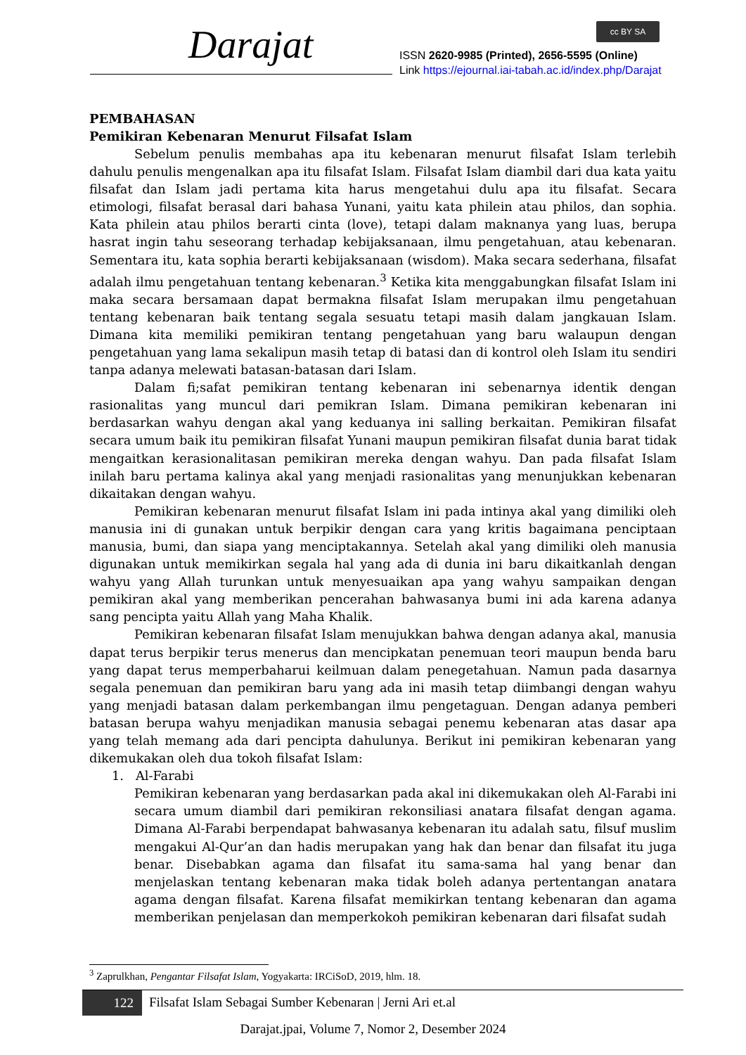Darajat cc BY SA
ISSN 2620-9985 (Printed), 2656-5595 (Online)
Link https://ejournal.iai-tabah.ac.id/index.php/Darajat
PEMBAHASAN
Pemikiran Kebenaran Menurut Filsafat Islam
Sebelum penulis membahas apa itu kebenaran menurut filsafat Islam terlebih dahulu penulis mengenalkan apa itu filsafat Islam. Filsafat Islam diambil dari dua kata yaitu filsafat dan Islam jadi pertama kita harus mengetahui dulu apa itu filsafat. Secara etimologi, filsafat berasal dari bahasa Yunani, yaitu kata philein atau philos, dan sophia. Kata philein atau philos berarti cinta (love), tetapi dalam maknanya yang luas, berupa hasrat ingin tahu seseorang terhadap kebijaksanaan, ilmu pengetahuan, atau kebenaran. Sementara itu, kata sophia berarti kebijaksanaan (wisdom). Maka secara sederhana, filsafat adalah ilmu pengetahuan tentang kebenaran.<sup>3</sup> Ketika kita menggabungkan filsafat Islam ini maka secara bersamaan dapat bermakna filsafat Islam merupakan ilmu pengetahuan tentang kebenaran baik tentang segala sesuatu tetapi masih dalam jangkauan Islam. Dimana kita memiliki pemikiran tentang pengetahuan yang baru walaupun dengan pengetahuan yang lama sekalipun masih tetap di batasi dan di kontrol oleh Islam itu sendiri tanpa adanya melewati batasan-batasan dari Islam.
Dalam fi;safat pemikiran tentang kebenaran ini sebenarnya identik dengan rasionalitas yang muncul dari pemikran Islam. Dimana pemikiran kebenaran ini berdasarkan wahyu dengan akal yang keduanya ini salling berkaitan. Pemikiran filsafat secara umum baik itu pemikiran filsafat Yunani maupun pemikiran filsafat dunia barat tidak mengaitkan kerasionalitasan pemikiran mereka dengan wahyu. Dan pada filsafat Islam inilah baru pertama kalinya akal yang menjadi rasionalitas yang menunjukkan kebenaran dikaitakan dengan wahyu.
Pemikiran kebenaran menurut filsafat Islam ini pada intinya akal yang dimiliki oleh manusia ini di gunakan untuk berpikir dengan cara yang kritis bagaimana penciptaan manusia, bumi, dan siapa yang menciptakannya. Setelah akal yang dimiliki oleh manusia digunakan untuk memikirkan segala hal yang ada di dunia ini baru dikaitkanlah dengan wahyu yang Allah turunkan untuk menyesuaikan apa yang wahyu sampaikan dengan pemikiran akal yang memberikan pencerahan bahwasanya bumi ini ada karena adanya sang pencipta yaitu Allah yang Maha Khalik.
Pemikiran kebenaran filsafat Islam menujukkan bahwa dengan adanya akal, manusia dapat terus berpikir terus menerus dan mencipkatan penemuan teori maupun benda baru yang dapat terus memperbaharui keilmuan dalam penegetahuan. Namun pada dasarnya segala penemuan dan pemikiran baru yang ada ini masih tetap diimbangi dengan wahyu yang menjadi batasan dalam perkembangan ilmu pengetaguan. Dengan adanya pemberi batasan berupa wahyu menjadikan manusia sebagai penemu kebenaran atas dasar apa yang telah memang ada dari pencipta dahulunya. Berikut ini pemikiran kebenaran yang dikemukakan oleh dua tokoh filsafat Islam:
1. Al-Farabi
Pemikiran kebenaran yang berdasarkan pada akal ini dikemukakan oleh Al-Farabi ini secara umum diambil dari pemikiran rekonsiliasi anatara filsafat dengan agama. Dimana Al-Farabi berpendapat bahwasanya kebenaran itu adalah satu, filsuf muslim mengakui Al-Qur’an dan hadis merupakan yang hak dan benar dan filsafat itu juga benar. Disebabkan agama dan filsafat itu sama-sama hal yang benar dan menjelaskan tentang kebenaran maka tidak boleh adanya pertentangan anatara agama dengan filsafat. Karena filsafat memikirkan tentang kebenaran dan agama memberikan penjelasan dan memperkokoh pemikiran kebenaran dari filsafat sudah
<sup>3</sup> Zaprulkhan, Pengantar Filsafat Islam, Yogyakarta: IRCiSoD, 2019, hlm. 18.
122
Filsafat Islam Sebagai Sumber Kebenaran | Jerni Ari et.al
Darajat.jpai, Volume 7, Nomor 2, Desember 2024